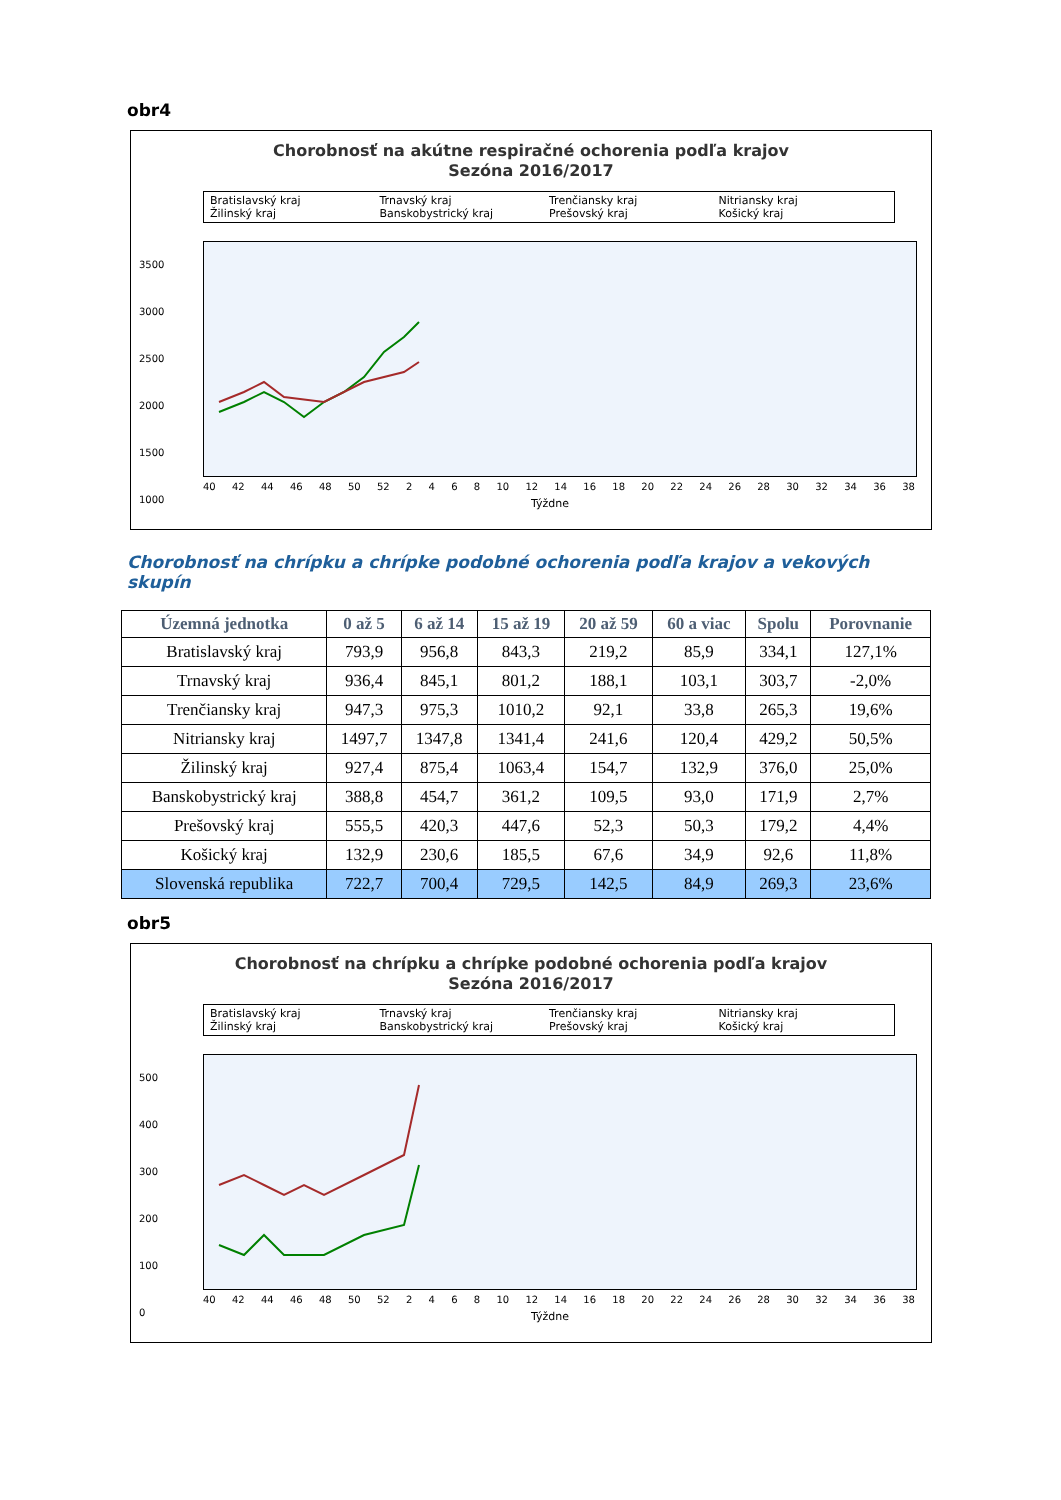obr4
Chorobnosť na akútne respiračné ochorenia podľa krajov
Sezóna 2016/2017
Bratislavský kraj Trnavský kraj Trenčiansky kraj Nitriansky kraj Žilinský kraj Banskobystrický kraj Prešovský kraj Košický kraj
3500
3000
2500
2000
1500
1000
40 42 44 46 48 50 52 2468 10 12 14 16 18 20 22 24 26 28 30 32 34 36 38
Týždne
Chorobnosť na chrípku a chrípke podobné ochorenia podľa krajov a vekových skupín
| Územná jednotka | 0 až 5 | 6 až 14 | 15 až 19 | 20 až 59 | 60 a viac | Spolu | Porovnanie |
| --- | --- | --- | --- | --- | --- | --- | --- |
| Bratislavský kraj | 793,9 | 956,8 | 843,3 | 219,2 | 85,9 | 334,1 | 127,1% |
| Trnavský kraj | 936,4 | 845,1 | 801,2 | 188,1 | 103,1 | 303,7 | -2,0% |
| Trenčiansky kraj | 947,3 | 975,3 | 1010,2 | 92,1 | 33,8 | 265,3 | 19,6% |
| Nitriansky kraj | 1497,7 | 1347,8 | 1341,4 | 241,6 | 120,4 | 429,2 | 50,5% |
| Žilinský kraj | 927,4 | 875,4 | 1063,4 | 154,7 | 132,9 | 376,0 | 25,0% |
| Banskobystrický kraj | 388,8 | 454,7 | 361,2 | 109,5 | 93,0 | 171,9 | 2,7% |
| Prešovský kraj | 555,5 | 420,3 | 447,6 | 52,3 | 50,3 | 179,2 | 4,4% |
| Košický kraj | 132,9 | 230,6 | 185,5 | 67,6 | 34,9 | 92,6 | 11,8% |
| Slovenská republika | 722,7 | 700,4 | 729,5 | 142,5 | 84,9 | 269,3 | 23,6% |
obr5
Chorobnosť na chrípku a chrípke podobné ochorenia podľa krajov
Sezóna 2016/2017
Bratislavský kraj Trnavský kraj Trenčiansky kraj Nitriansky kraj Žilinský kraj Banskobystrický kraj Prešovský kraj Košický kraj
500
400
300
200
100
0
40 42 44 46 48 50 52 2468 10 12 14 16 18 20 22 24 26 28 30 32 34 36 38
Týždne